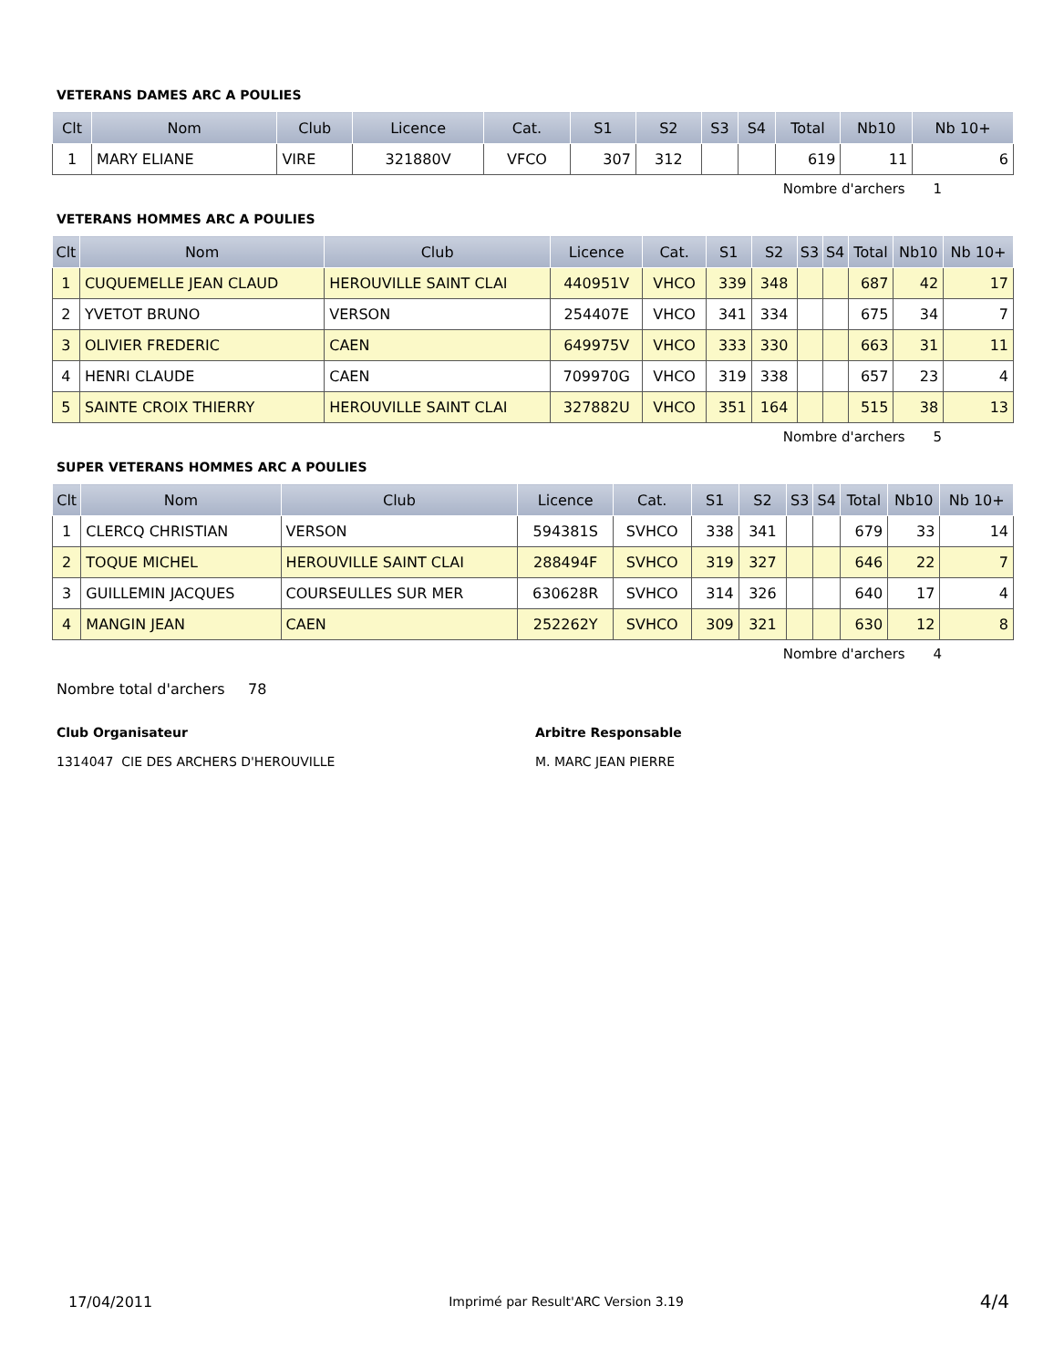VETERANS DAMES ARC A POULIES
| Clt | Nom | Club | Licence | Cat. | S1 | S2 | S3 | S4 | Total | Nb10 | Nb 10+ |
| --- | --- | --- | --- | --- | --- | --- | --- | --- | --- | --- | --- |
| 1 | MARY ELIANE | VIRE | 321880V | VFCO | 307 | 312 | | | 619 | 11 | 6 |
Nombre d'archers 1
VETERANS HOMMES ARC A POULIES
| Clt | Nom | Club | Licence | Cat. | S1 | S2 | S3 | S4 | Total | Nb10 | Nb 10+ |
| --- | --- | --- | --- | --- | --- | --- | --- | --- | --- | --- | --- |
| 1 | CUQUEMELLE JEAN CLAUD | HEROUVILLE SAINT CLAI | 440951V | VHCO | 339 | 348 | | | 687 | 42 | 17 |
| 2 | YVETOT BRUNO | VERSON | 254407E | VHCO | 341 | 334 | | | 675 | 34 | 7 |
| 3 | OLIVIER FREDERIC | CAEN | 649975V | VHCO | 333 | 330 | | | 663 | 31 | 11 |
| 4 | HENRI CLAUDE | CAEN | 709970G | VHCO | 319 | 338 | | | 657 | 23 | 4 |
| 5 | SAINTE CROIX THIERRY | HEROUVILLE SAINT CLAI | 327882U | VHCO | 351 | 164 | | | 515 | 38 | 13 |
Nombre d'archers 5
SUPER VETERANS HOMMES ARC A POULIES
| Clt | Nom | Club | Licence | Cat. | S1 | S2 | S3 | S4 | Total | Nb10 | Nb 10+ |
| --- | --- | --- | --- | --- | --- | --- | --- | --- | --- | --- | --- |
| 1 | CLERCQ CHRISTIAN | VERSON | 594381S | SVHCO | 338 | 341 | | | 679 | 33 | 14 |
| 2 | TOQUE MICHEL | HEROUVILLE SAINT CLAI | 288494F | SVHCO | 319 | 327 | | | 646 | 22 | 7 |
| 3 | GUILLEMIN JACQUES | COURSEULLES SUR MER | 630628R | SVHCO | 314 | 326 | | | 640 | 17 | 4 |
| 4 | MANGIN JEAN | CAEN | 252262Y | SVHCO | 309 | 321 | | | 630 | 12 | 8 |
Nombre d'archers 4
Nombre total d'archers 78
Club Organisateur
1314047 CIE DES ARCHERS D'HEROUVILLE
Arbitre Responsable
M. MARC JEAN PIERRE
17/04/2011 Imprimé par Result'ARC Version 3.19 4/4